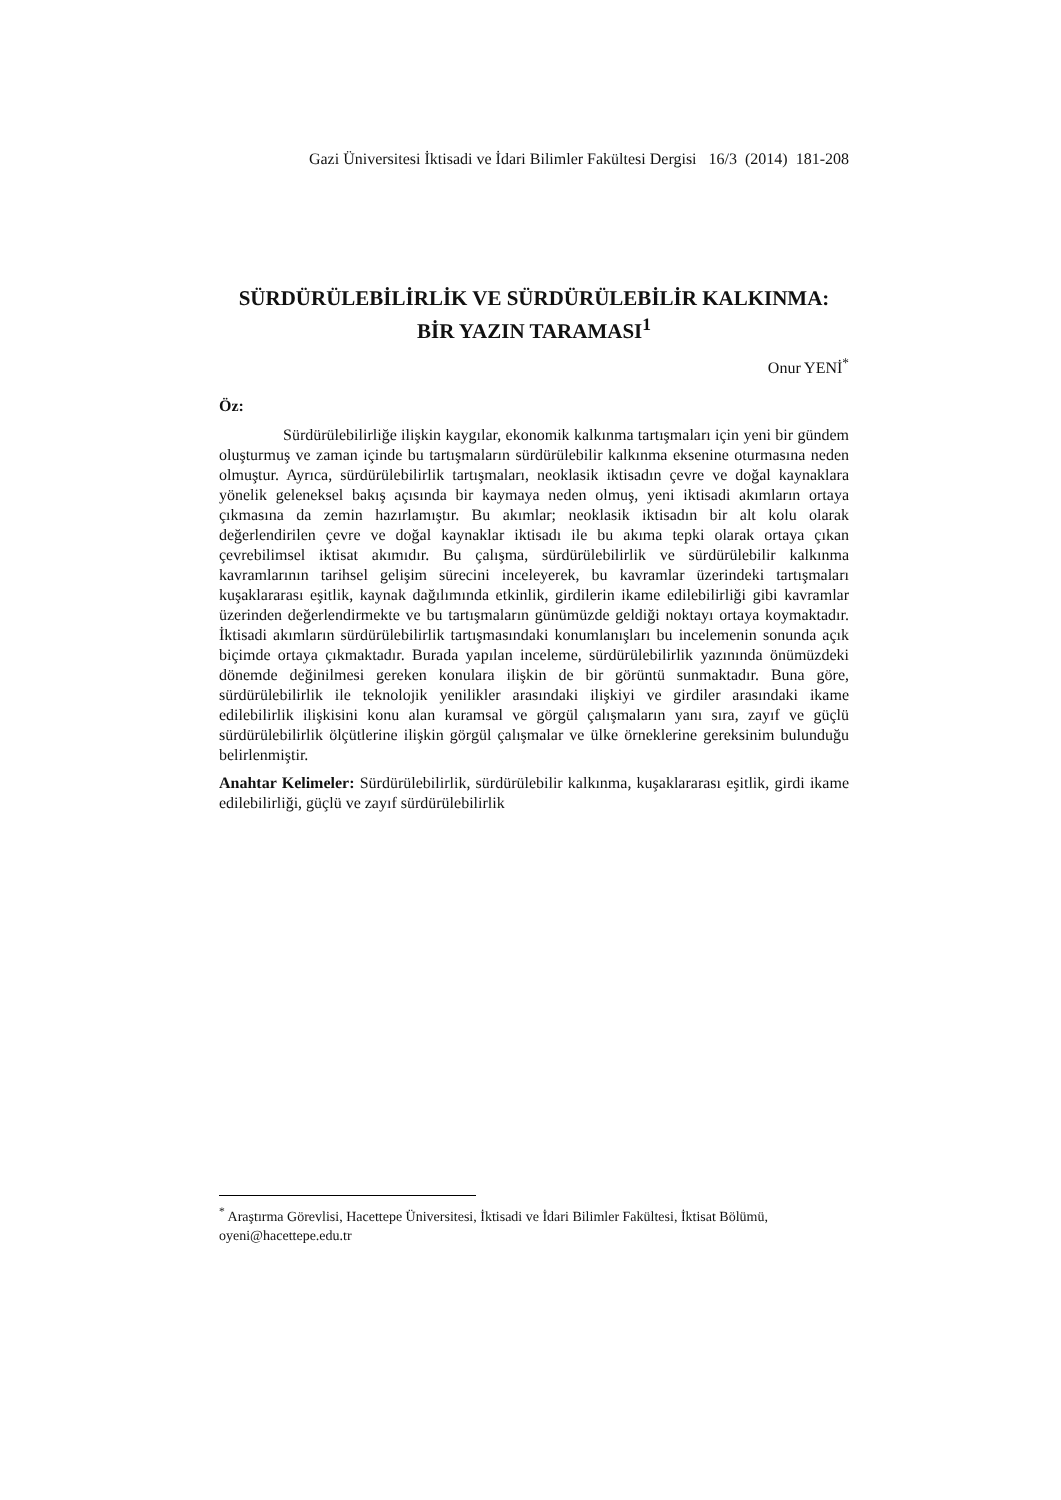Gazi Üniversitesi İktisadi ve İdari Bilimler Fakültesi Dergisi 16/3 (2014) 181-208
SÜRDÜRÜLEBİLİRLİK VE SÜRDÜRÜLEBİLİR KALKINMA:
BİR YAZIN TARAMASI<sup>1</sup>
Onur YENİ<sup>*</sup>
Öz:
Sürdürülebilirliğe ilişkin kaygılar, ekonomik kalkınma tartışmaları için yeni bir gündem oluşturmuş ve zaman içinde bu tartışmaların sürdürülebilir kalkınma eksenine oturmasına neden olmuştur. Ayrıca, sürdürülebilirlik tartışmaları, neoklasik iktisadın çevre ve doğal kaynaklara yönelik geleneksel bakış açısında bir kaymaya neden olmuş, yeni iktisadi akımların ortaya çıkmasına da zemin hazırlamıştır. Bu akımlar; neoklasik iktisadın bir alt kolu olarak değerlendirilen çevre ve doğal kaynaklar iktisadı ile bu akıma tepki olarak ortaya çıkan çevrebilimsel iktisat akımıdır. Bu çalışma, sürdürülebilirlik ve sürdürülebilir kalkınma kavramlarının tarihsel gelişim sürecini inceleyerek, bu kavramlar üzerindeki tartışmaları kuşaklararası eşitlik, kaynak dağılımında etkinlik, girdilerin ikame edilebilirliği gibi kavramlar üzerinden değerlendirmekte ve bu tartışmaların günümüzde geldiği noktayı ortaya koymaktadır. İktisadi akımların sürdürülebilirlik tartışmasındaki konumlanışları bu incelemenin sonunda açık biçimde ortaya çıkmaktadır. Burada yapılan inceleme, sürdürülebilirlik yazınında önümüzdeki dönemde değinilmesi gereken konulara ilişkin de bir görüntü sunmaktadır. Buna göre, sürdürülebilirlik ile teknolojik yenilikler arasındaki ilişkiyi ve girdiler arasındaki ikame edilebilirlik ilişkisini konu alan kuramsal ve görgül çalışmaların yanı sıra, zayıf ve güçlü sürdürülebilirlik ölçütlerine ilişkin görgül çalışmalar ve ülke örneklerine gereksinim bulunduğu belirlenmiştir.
Anahtar Kelimeler: Sürdürülebilirlik, sürdürülebilir kalkınma, kuşaklararası eşitlik, girdi ikame edilebilirliği, güçlü ve zayıf sürdürülebilirlik
<sup>*</sup> Araştırma Görevlisi, Hacettepe Üniversitesi, İktisadi ve İdari Bilimler Fakültesi, İktisat Bölümü, oyeni@hacettepe.edu.tr